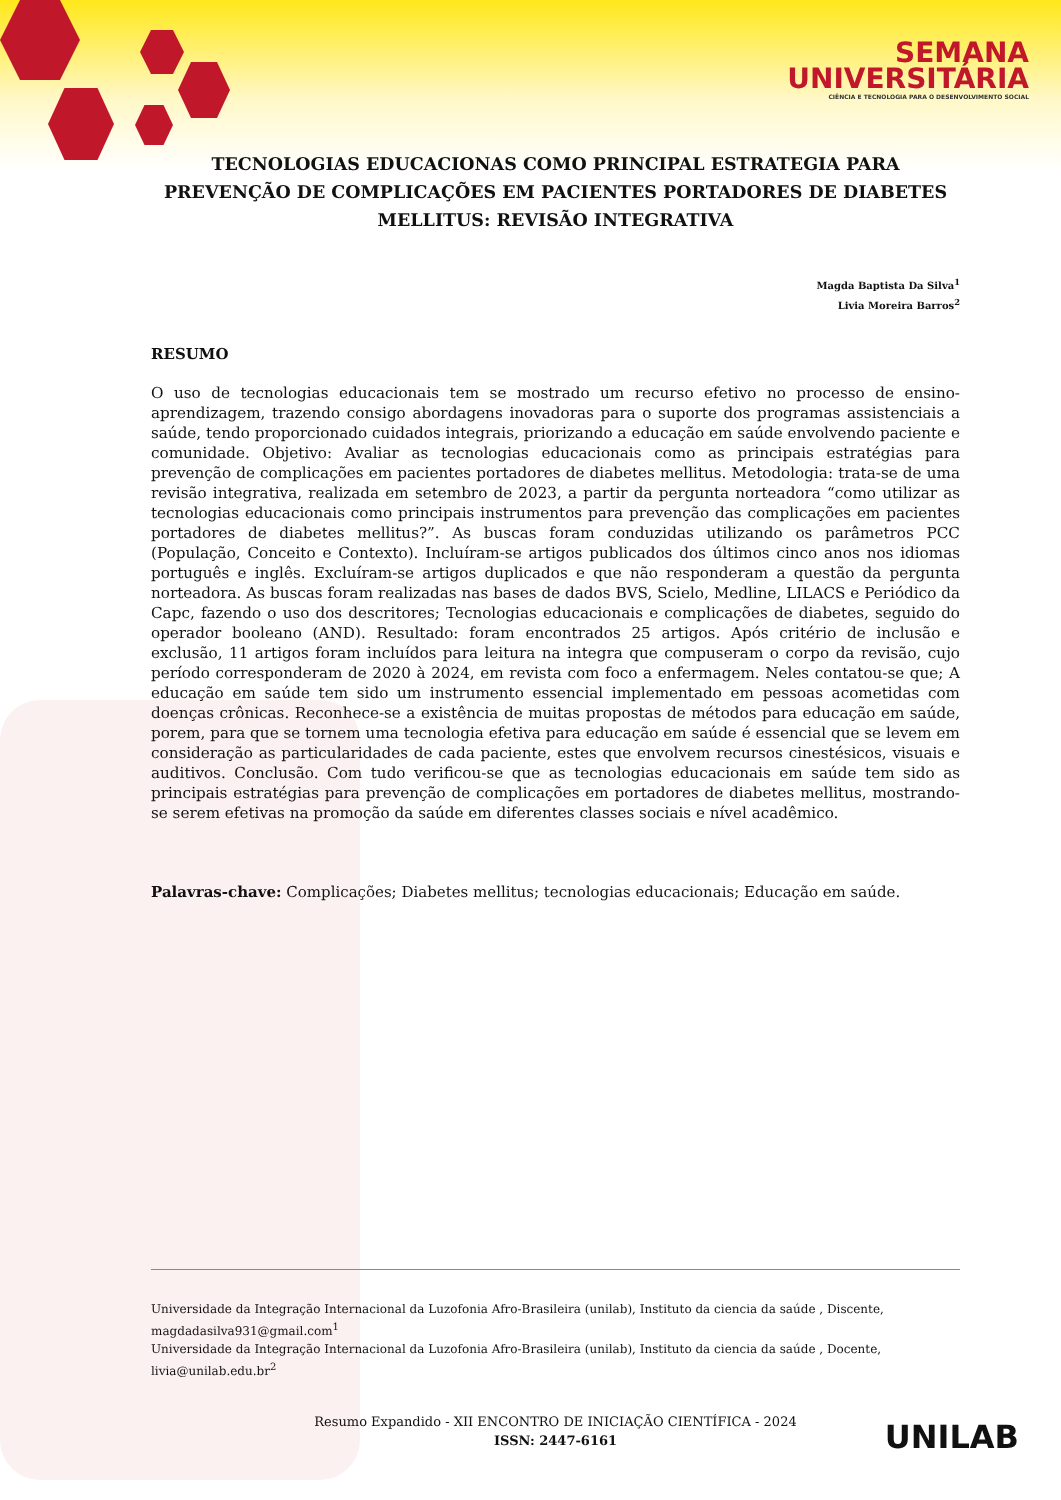SEMANA
UNIVERSITÁRIA
CIÊNCIA E TECNOLOGIA PARA O DESENVOLVIMENTO SOCIAL
TECNOLOGIAS EDUCACIONAS COMO PRINCIPAL ESTRATEGIA PARA PREVENÇÃO DE COMPLICAÇÕES EM PACIENTES PORTADORES DE DIABETES MELLITUS: REVISÃO INTEGRATIVA
Magda Baptista Da Silva<sup>1</sup>
Livia Moreira Barros<sup>2</sup>
RESUMO
O uso de tecnologias educacionais tem se mostrado um recurso efetivo no processo de ensino-aprendizagem, trazendo consigo abordagens inovadoras para o suporte dos programas assistenciais a saúde, tendo proporcionado cuidados integrais, priorizando a educação em saúde envolvendo paciente e comunidade. Objetivo: Avaliar as tecnologias educacionais como as principais estratégias para prevenção de complicações em pacientes portadores de diabetes mellitus. Metodologia: trata-se de uma revisão integrativa, realizada em setembro de 2023, a partir da pergunta norteadora “como utilizar as tecnologias educacionais como principais instrumentos para prevenção das complicações em pacientes portadores de diabetes mellitus?”. As buscas foram conduzidas utilizando os parâmetros PCC (População, Conceito e Contexto). Incluíram-se artigos publicados dos últimos cinco anos nos idiomas português e inglês. Excluíram-se artigos duplicados e que não responderam a questão da pergunta norteadora. As buscas foram realizadas nas bases de dados BVS, Scielo, Medline, LILACS e Periódico da Capc, fazendo o uso dos descritores; Tecnologias educacionais e complicações de diabetes, seguido do operador booleano (AND). Resultado: foram encontrados 25 artigos. Após critério de inclusão e exclusão, 11 artigos foram incluídos para leitura na integra que compuseram o corpo da revisão, cujo período corresponderam de 2020 à 2024, em revista com foco a enfermagem. Neles contatou-se que; A educação em saúde tem sido um instrumento essencial implementado em pessoas acometidas com doenças crônicas. Reconhece-se a existência de muitas propostas de métodos para educação em saúde, porem, para que se tornem uma tecnologia efetiva para educação em saúde é essencial que se levem em consideração as particularidades de cada paciente, estes que envolvem recursos cinestésicos, visuais e auditivos. Conclusão. Com tudo verificou-se que as tecnologias educacionais em saúde tem sido as principais estratégias para prevenção de complicações em portadores de diabetes mellitus, mostrando-se serem efetivas na promoção da saúde em diferentes classes sociais e nível acadêmico.
Palavras-chave: Complicações; Diabetes mellitus; tecnologias educacionais; Educação em saúde.
Universidade da Integração Internacional da Luzofonia Afro-Brasileira (unilab), Instituto da ciencia da saúde , Discente, magdadasilva931@gmail.com<sup>1</sup>
Universidade da Integração Internacional da Luzofonia Afro-Brasileira (unilab), Instituto da ciencia da saúde , Docente, livia@unilab.edu.br<sup>2</sup>
Resumo Expandido - XII ENCONTRO DE INICIAÇÃO CIENTÍFICA - 2024
ISSN: 2447-6161
UNILAB